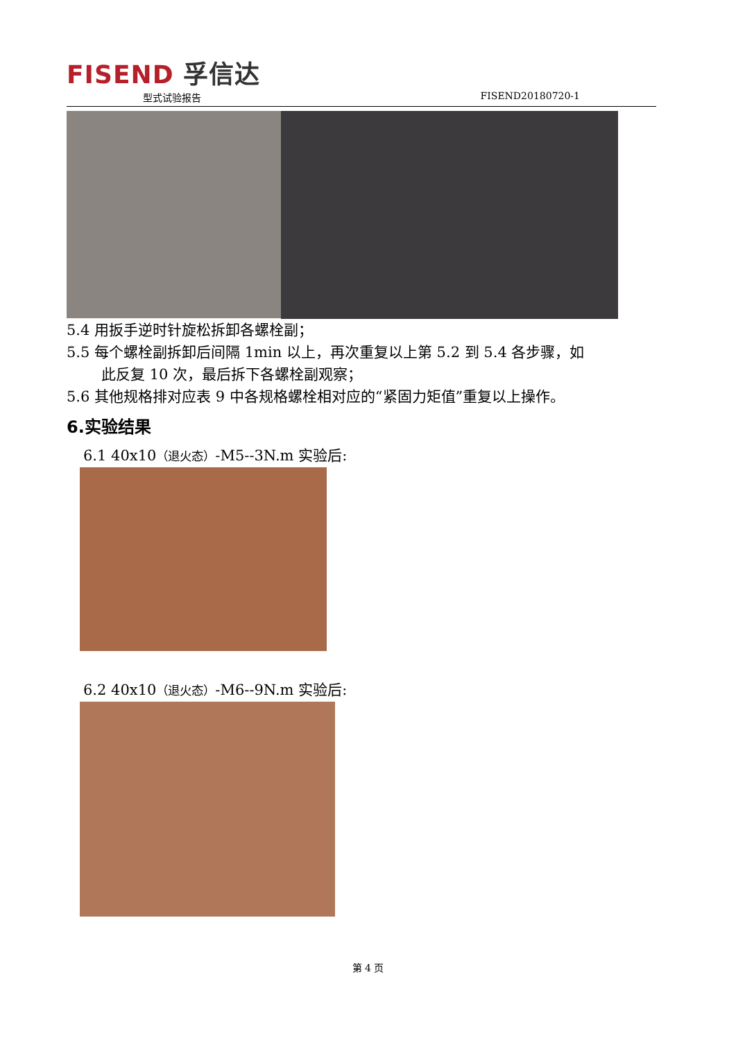FISEND 孚信达
型式试验报告 FISEND20180720-1
5.4 用扳手逆时针旋松拆卸各螺栓副；
5.5 每个螺栓副拆卸后间隔 1min 以上，再次重复以上第 5.2 到 5.4 各步骤，如
此反复 10 次，最后拆下各螺栓副观察；
5.6 其他规格排对应表 9 中各规格螺栓相对应的“紧固力矩值”重复以上操作。
6.实验结果
6.1 40x10（退火态）-M5--3N.m 实验后:
6.2 40x10（退火态）-M6--9N.m 实验后:
第 4 页